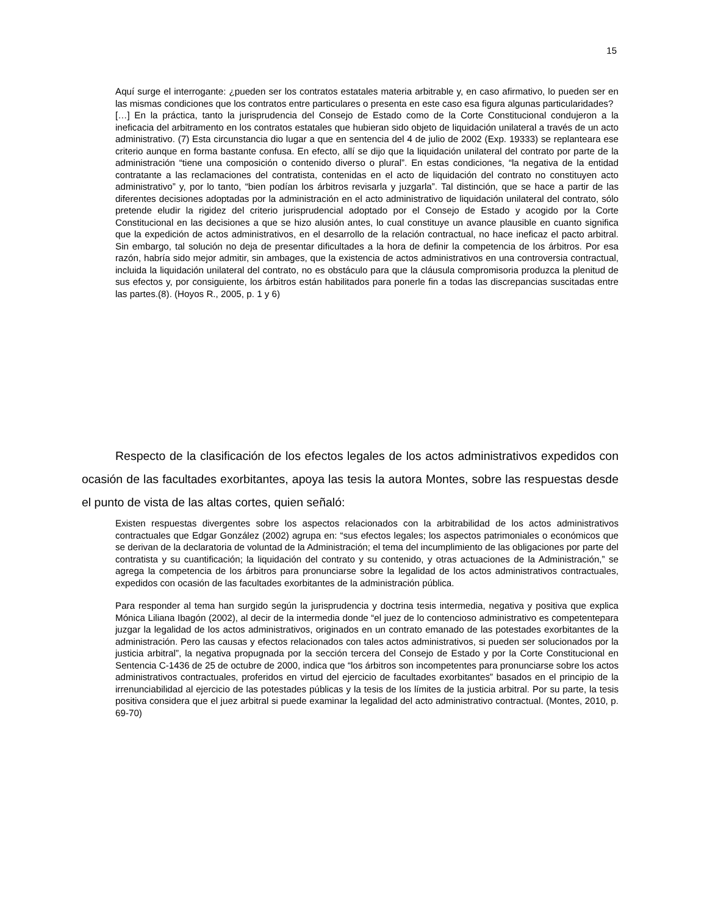15
Aquí surge el interrogante: ¿pueden ser los contratos estatales materia arbitrable y, en caso afirmativo, lo pueden ser en las mismas condiciones que los contratos entre particulares o presenta en este caso esa figura algunas particularidades?
[…] En la práctica, tanto la jurisprudencia del Consejo de Estado como de la Corte Constitucional condujeron a la ineficacia del arbitramento en los contratos estatales que hubieran sido objeto de liquidación unilateral a través de un acto administrativo. (7) Esta circunstancia dio lugar a que en sentencia del 4 de julio de 2002 (Exp. 19333) se replanteara ese criterio aunque en forma bastante confusa. En efecto, allí se dijo que la liquidación unilateral del contrato por parte de la administración “tiene una composición o contenido diverso o plural”. En estas condiciones, “la negativa de la entidad contratante a las reclamaciones del contratista, contenidas en el acto de liquidación del contrato no constituyen acto administrativo” y, por lo tanto, “bien podían los árbitros revisarla y juzgarla”. Tal distinción, que se hace a partir de las diferentes decisiones adoptadas por la administración en el acto administrativo de liquidación unilateral del contrato, sólo pretende eludir la rigidez del criterio jurisprudencial adoptado por el Consejo de Estado y acogido por la Corte Constitucional en las decisiones a que se hizo alusión antes, lo cual constituye un avance plausible en cuanto significa que la expedición de actos administrativos, en el desarrollo de la relación contractual, no hace ineficaz el pacto arbitral. Sin embargo, tal solución no deja de presentar dificultades a la hora de definir la competencia de los árbitros. Por esa razón, habría sido mejor admitir, sin ambages, que la existencia de actos administrativos en una controversia contractual, incluida la liquidación unilateral del contrato, no es obstáculo para que la cláusula compromisoria produzca la plenitud de sus efectos y, por consiguiente, los árbitros están habilitados para ponerle fin a todas las discrepancias suscitadas entre las partes.(8). (Hoyos R., 2005, p. 1 y 6)
Respecto de la clasificación de los efectos legales de los actos administrativos expedidos con ocasión de las facultades exorbitantes, apoya las tesis la autora Montes, sobre las respuestas desde el punto de vista de las altas cortes, quien señaló:
Existen respuestas divergentes sobre los aspectos relacionados con la arbitrabilidad de los actos administrativos contractuales que Edgar González (2002) agrupa en: “sus efectos legales; los aspectos patrimoniales o económicos que se derivan de la declaratoria de voluntad de la Administración; el tema del incumplimiento de las obligaciones por parte del contratista y su cuantificación; la liquidación del contrato y su contenido, y otras actuaciones de la Administración,” se agrega la competencia de los árbitros para pronunciarse sobre la legalidad de los actos administrativos contractuales, expedidos con ocasión de las facultades exorbitantes de la administración pública.
Para responder al tema han surgido según la jurisprudencia y doctrina tesis intermedia, negativa y positiva que explica Mónica Liliana Ibagón (2002), al decir de la intermedia donde “el juez de lo contencioso administrativo es competentepara juzgar la legalidad de los actos administrativos, originados en un contrato emanado de las potestades exorbitantes de la administración. Pero las causas y efectos relacionados con tales actos administrativos, si pueden ser solucionados por la justicia arbitral”, la negativa propugnada por la sección tercera del Consejo de Estado y por la Corte Constitucional en Sentencia C-1436 de 25 de octubre de 2000, indica que “los árbitros son incompetentes para pronunciarse sobre los actos administrativos contractuales, proferidos en virtud del ejercicio de facultades exorbitantes” basados en el principio de la irrenunciabilidad al ejercicio de las potestades públicas y la tesis de los límites de la justicia arbitral. Por su parte, la tesis positiva considera que el juez arbitral si puede examinar la legalidad del acto administrativo contractual. (Montes, 2010, p. 69-70)